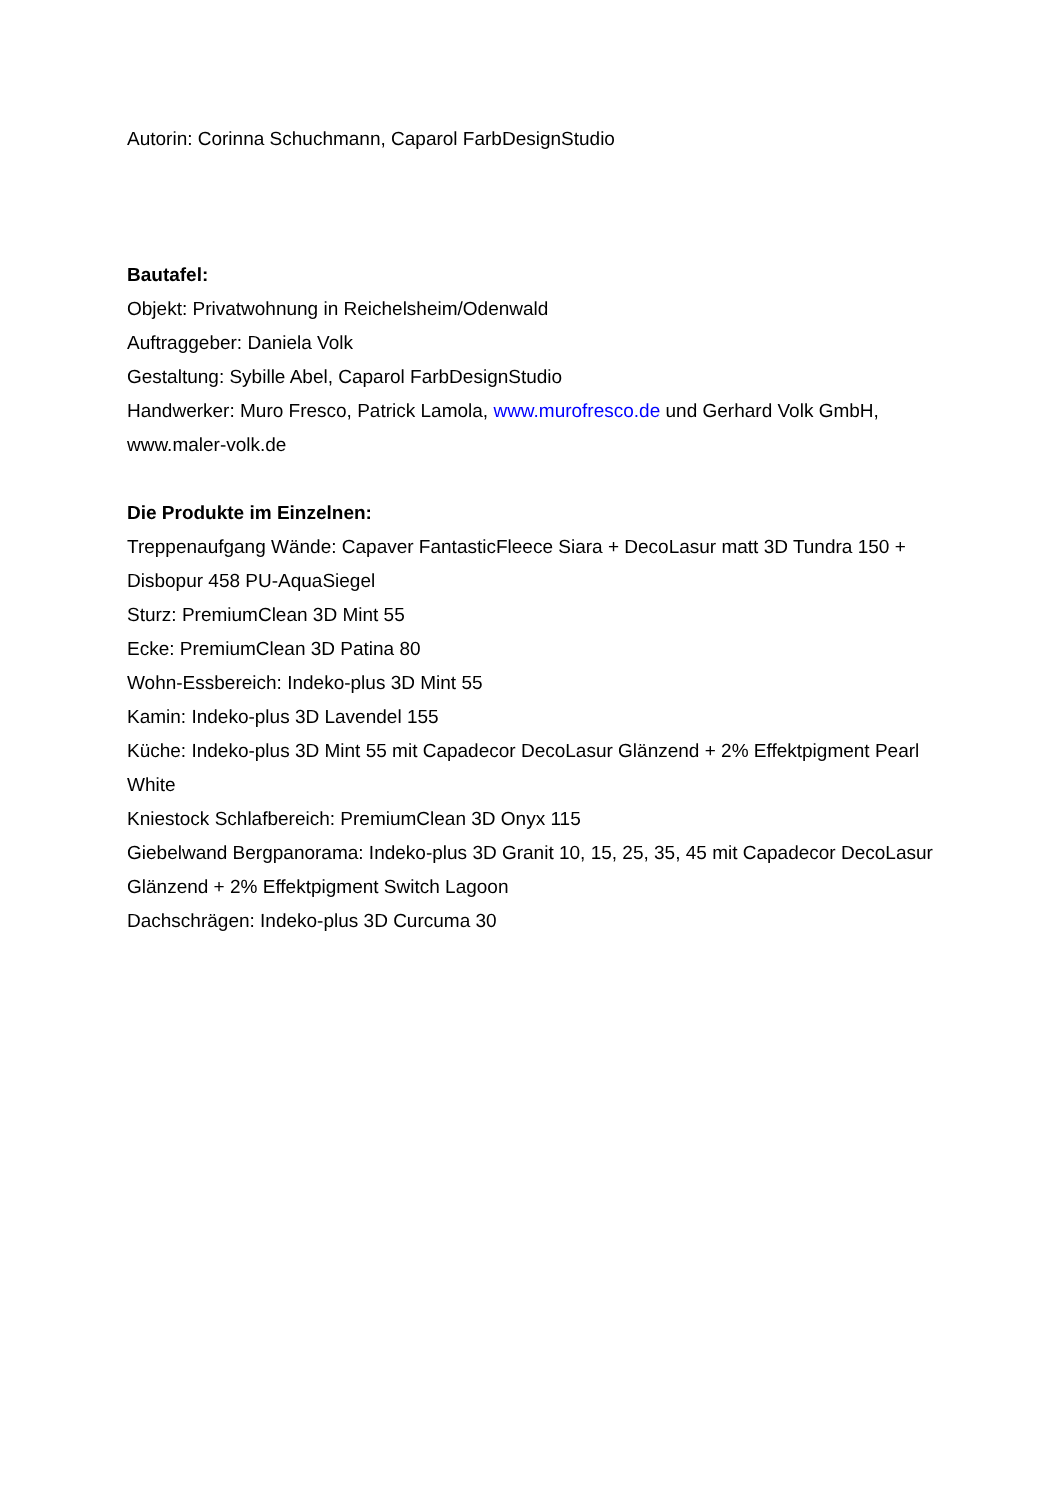Autorin: Corinna Schuchmann, Caparol FarbDesignStudio
Bautafel:
Objekt: Privatwohnung in Reichelsheim/Odenwald
Auftraggeber: Daniela Volk
Gestaltung: Sybille Abel, Caparol FarbDesignStudio
Handwerker: Muro Fresco, Patrick Lamola, www.murofresco.de und Gerhard Volk GmbH, www.maler-volk.de
Die Produkte im Einzelnen:
Treppenaufgang Wände: Capaver FantasticFleece Siara + DecoLasur matt 3D Tundra 150 + Disbopur 458 PU-AquaSiegel
Sturz: PremiumClean 3D Mint 55
Ecke: PremiumClean 3D Patina 80
Wohn-Essbereich: Indeko-plus 3D Mint 55
Kamin: Indeko-plus 3D Lavendel 155
Küche: Indeko-plus 3D Mint 55 mit Capadecor DecoLasur Glänzend + 2% Effektpigment Pearl White
Kniestock Schlafbereich: PremiumClean 3D Onyx 115
Giebelwand Bergpanorama: Indeko-plus 3D Granit 10, 15, 25, 35, 45 mit Capadecor DecoLasur Glänzend + 2% Effektpigment Switch Lagoon
Dachschrägen: Indeko-plus 3D Curcuma 30